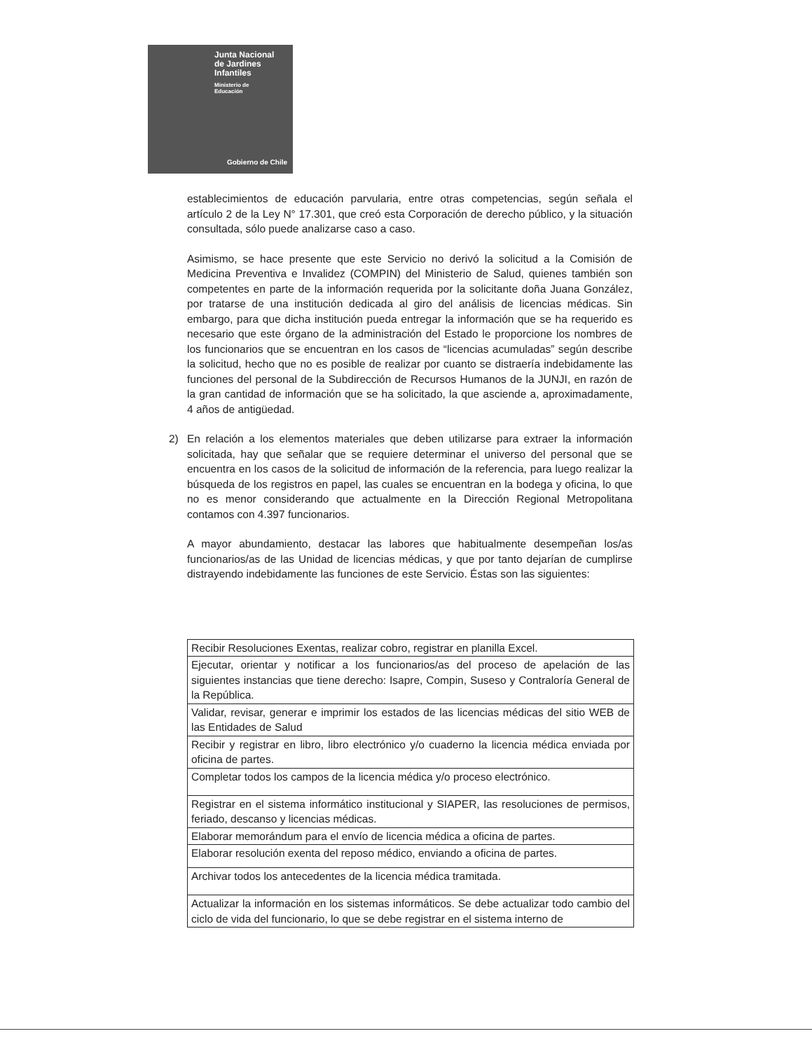Junta Nacional
de Jardines
Infantiles
Ministerio de
Educación
Gobierno de Chile
establecimientos de educación parvularia, entre otras competencias, según señala el artículo 2 de la Ley N° 17.301, que creó esta Corporación de derecho público, y la situación consultada, sólo puede analizarse caso a caso.
Asimismo, se hace presente que este Servicio no derivó la solicitud a la Comisión de Medicina Preventiva e Invalidez (COMPIN) del Ministerio de Salud, quienes también son competentes en parte de la información requerida por la solicitante doña Juana González, por tratarse de una institución dedicada al giro del análisis de licencias médicas. Sin embargo, para que dicha institución pueda entregar la información que se ha requerido es necesario que este órgano de la administración del Estado le proporcione los nombres de los funcionarios que se encuentran en los casos de “licencias acumuladas” según describe la solicitud, hecho que no es posible de realizar por cuanto se distraería indebidamente las funciones del personal de la Subdirección de Recursos Humanos de la JUNJI, en razón de la gran cantidad de información que se ha solicitado, la que asciende a, aproximadamente, 4 años de antigüedad.
2) En relación a los elementos materiales que deben utilizarse para extraer la información solicitada, hay que señalar que se requiere determinar el universo del personal que se encuentra en los casos de la solicitud de información de la referencia, para luego realizar la búsqueda de los registros en papel, las cuales se encuentran en la bodega y oficina, lo que no es menor considerando que actualmente en la Dirección Regional Metropolitana contamos con 4.397 funcionarios.
A mayor abundamiento, destacar las labores que habitualmente desempeñan los/as funcionarios/as de las Unidad de licencias médicas, y que por tanto dejarían de cumplirse distrayendo indebidamente las funciones de este Servicio. Éstas son las siguientes:
| Recibir Resoluciones Exentas, realizar cobro, registrar en planilla Excel. |
| Ejecutar, orientar y notificar a los funcionarios/as del proceso de apelación de las siguientes instancias que tiene derecho: Isapre, Compin, Suseso y Contraloría General de la República. |
| Validar, revisar, generar e imprimir los estados de las licencias médicas del sitio WEB de las Entidades de Salud |
| Recibir y registrar en libro, libro electrónico y/o cuaderno la licencia médica enviada por oficina de partes. |
| Completar todos los campos de la licencia médica y/o proceso electrónico. |
| Registrar en el sistema informático institucional y SIAPER, las resoluciones de permisos, feriado, descanso y licencias médicas. |
| Elaborar memorándum para el envío de licencia médica a oficina de partes. |
| Elaborar resolución exenta del reposo médico, enviando a oficina de partes. |
| Archivar todos los antecedentes de la licencia médica tramitada. |
| Actualizar la información en los sistemas informáticos. Se debe actualizar todo cambio del ciclo de vida del funcionario, lo que se debe registrar en el sistema interno de |